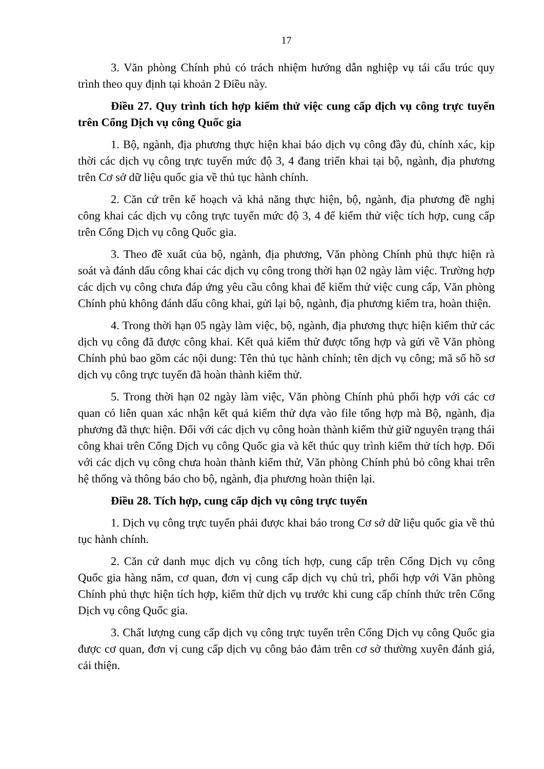17
3. Văn phòng Chính phủ có trách nhiệm hướng dẫn nghiệp vụ tái cấu trúc quy trình theo quy định tại khoản 2 Điều này.
Điều 27. Quy trình tích hợp kiểm thử việc cung cấp dịch vụ công trực tuyến trên Cổng Dịch vụ công Quốc gia
1. Bộ, ngành, địa phương thực hiện khai báo dịch vụ công đầy đủ, chính xác, kịp thời các dịch vụ công trực tuyến mức độ 3, 4 đang triển khai tại bộ, ngành, địa phương trên Cơ sở dữ liệu quốc gia về thủ tục hành chính.
2. Căn cứ trên kế hoạch và khả năng thực hiện, bộ, ngành, địa phương đề nghị công khai các dịch vụ công trực tuyến mức độ 3, 4 để kiểm thử việc tích hợp, cung cấp trên Cổng Dịch vụ công Quốc gia.
3. Theo đề xuất của bộ, ngành, địa phương, Văn phòng Chính phủ thực hiện rà soát và đánh dấu công khai các dịch vụ công trong thời hạn 02 ngày làm việc. Trường hợp các dịch vụ công chưa đáp ứng yêu cầu công khai để kiểm thử việc cung cấp, Văn phòng Chính phủ không đánh dấu công khai, gửi lại bộ, ngành, địa phương kiểm tra, hoàn thiện.
4. Trong thời hạn 05 ngày làm việc, bộ, ngành, địa phương thực hiện kiểm thử các dịch vụ công đã được công khai. Kết quả kiểm thử được tổng hợp và gửi về Văn phòng Chính phủ bao gồm các nội dung: Tên thủ tục hành chính; tên dịch vụ công; mã số hồ sơ dịch vụ công trực tuyến đã hoàn thành kiểm thử.
5. Trong thời hạn 02 ngày làm việc, Văn phòng Chính phủ phối hợp với các cơ quan có liên quan xác nhận kết quả kiểm thử dựa vào file tổng hợp mà Bộ, ngành, địa phương đã thực hiện. Đối với các dịch vụ công hoàn thành kiểm thử giữ nguyên trạng thái công khai trên Cổng Dịch vụ công Quốc gia và kết thúc quy trình kiểm thử tích hợp. Đối với các dịch vụ công chưa hoàn thành kiểm thử, Văn phòng Chính phủ bỏ công khai trên hệ thống và thông báo cho bộ, ngành, địa phương hoàn thiện lại.
Điều 28. Tích hợp, cung cấp dịch vụ công trực tuyến
1. Dịch vụ công trực tuyến phải được khai báo trong Cơ sở dữ liệu quốc gia về thủ tục hành chính.
2. Căn cứ danh mục dịch vụ công tích hợp, cung cấp trên Cổng Dịch vụ công Quốc gia hàng năm, cơ quan, đơn vị cung cấp dịch vụ chủ trì, phối hợp với Văn phòng Chính phủ thực hiện tích hợp, kiểm thử dịch vụ trước khi cung cấp chính thức trên Cổng Dịch vụ công Quốc gia.
3. Chất lượng cung cấp dịch vụ công trực tuyến trên Cổng Dịch vụ công Quốc gia được cơ quan, đơn vị cung cấp dịch vụ công bảo đảm trên cơ sở thường xuyên đánh giá, cải thiện.